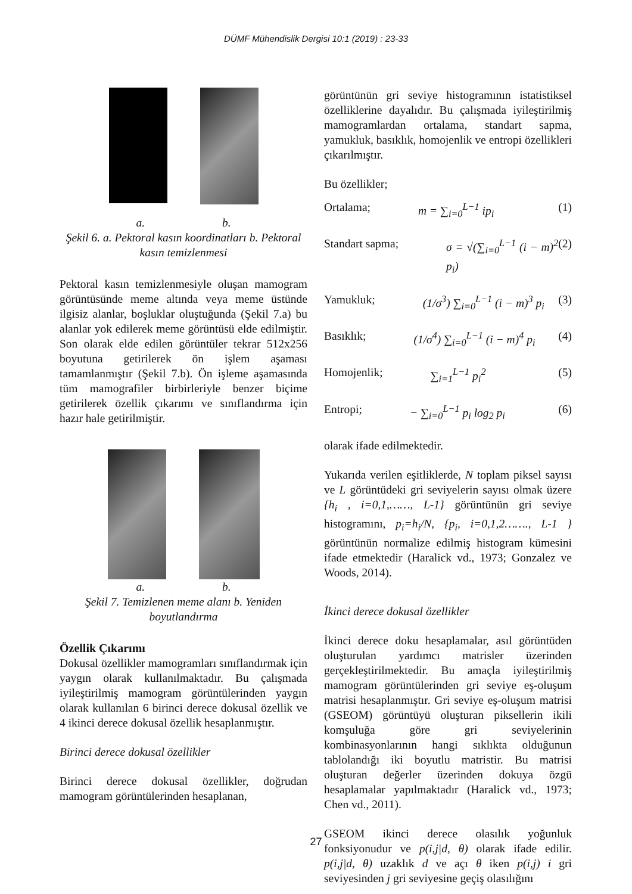DÜMF Mühendislik Dergisi 10:1 (2019) : 23-33
a. b.
Şekil 6. a. Pektoral kasın koordinatları b. Pektoral kasın temizlenmesi
Pektoral kasın temizlenmesiyle oluşan mamogram görüntüsünde meme altında veya meme üstünde ilgisiz alanlar, boşluklar oluştuğunda (Şekil 7.a) bu alanlar yok edilerek meme görüntüsü elde edilmiştir. Son olarak elde edilen görüntüler tekrar 512x256 boyutuna getirilerek ön işlem aşaması tamamlanmıştır (Şekil 7.b). Ön işleme aşamasında tüm mamografiler birbirleriyle benzer biçime getirilerek özellik çıkarımı ve sınıflandırma için hazır hale getirilmiştir.
a. b.
Şekil 7. Temizlenen meme alanı b. Yeniden boyutlandırma
Özellik Çıkarımı
Dokusal özellikler mamogramları sınıflandırmak için yaygın olarak kullanılmaktadır. Bu çalışmada iyileştirilmiş mamogram görüntülerinden yaygın olarak kullanılan 6 birinci derece dokusal özellik ve 4 ikinci derece dokusal özellik hesaplanmıştır.
Birinci derece dokusal özellikler
Birinci derece dokusal özellikler, doğrudan mamogram görüntülerinden hesaplanan,
görüntünün gri seviye histogramının istatistiksel özelliklerine dayalıdır. Bu çalışmada iyileştirilmiş mamogramlardan ortalama, standart sapma, yamukluk, basıklık, homojenlik ve entropi özellikleri çıkarılmıştır.
Bu özellikler;
Ortalama; m = ∑<sub>i=0</sub><sup>L−1</sup> ip<sub>i</sub> (1)
Standart sapma; σ = √(∑<sub>i=0</sub><sup>L−1</sup> (i − m)<sup>2</sup> p<sub>i</sub>) (2)
Yamukluk; (1/σ<sup>3</sup>) ∑<sub>i=0</sub><sup>L−1</sup> (i − m)<sup>3</sup> p<sub>i</sub> (3)
Basıklık; (1/σ<sup>4</sup>) ∑<sub>i=0</sub><sup>L−1</sup> (i − m)<sup>4</sup> p<sub>i</sub> (4)
Homojenlik; ∑<sub>i=1</sub><sup>L−1</sup> p<sub>i</sub><sup>2</sup> (5)
Entropi; − ∑<sub>i=0</sub><sup>L−1</sup> p<sub>i</sub> log<sub>2</sub> p<sub>i</sub> (6)
olarak ifade edilmektedir.
Yukarıda verilen eşitliklerde, N toplam piksel sayısı ve L görüntüdeki gri seviyelerin sayısı olmak üzere {h<sub>i</sub> , i=0,1,……, L-1} görüntünün gri seviye histogramını, p<sub>i</sub>=h<sub>i</sub>/N, {p<sub>i</sub>, i=0,1,2……., L-1 } görüntünün normalize edilmiş histogram kümesini ifade etmektedir (Haralick vd., 1973; Gonzalez ve Woods, 2014).
İkinci derece dokusal özellikler
İkinci derece doku hesaplamalar, asıl görüntüden oluşturulan yardımcı matrisler üzerinden gerçekleştirilmektedir. Bu amaçla iyileştirilmiş mamogram görüntülerinden gri seviye eş-oluşum matrisi hesaplanmıştır. Gri seviye eş-oluşum matrisi (GSEOM) görüntüyü oluşturan piksellerin ikili komşuluğa göre gri seviyelerinin kombinasyonlarının hangi sıklıkta olduğunun tablolandığı iki boyutlu matristir. Bu matrisi oluşturan değerler üzerinden dokuya özgü hesaplamalar yapılmaktadır (Haralick vd., 1973; Chen vd., 2011).
GSEOM ikinci derece olasılık yoğunluk fonksiyonudur ve p(i,j|d, θ) olarak ifade edilir. p(i,j|d, θ) uzaklık d ve açı θ iken p(i,j) i gri seviyesinden j gri seviyesine geçiş olasılığını
27